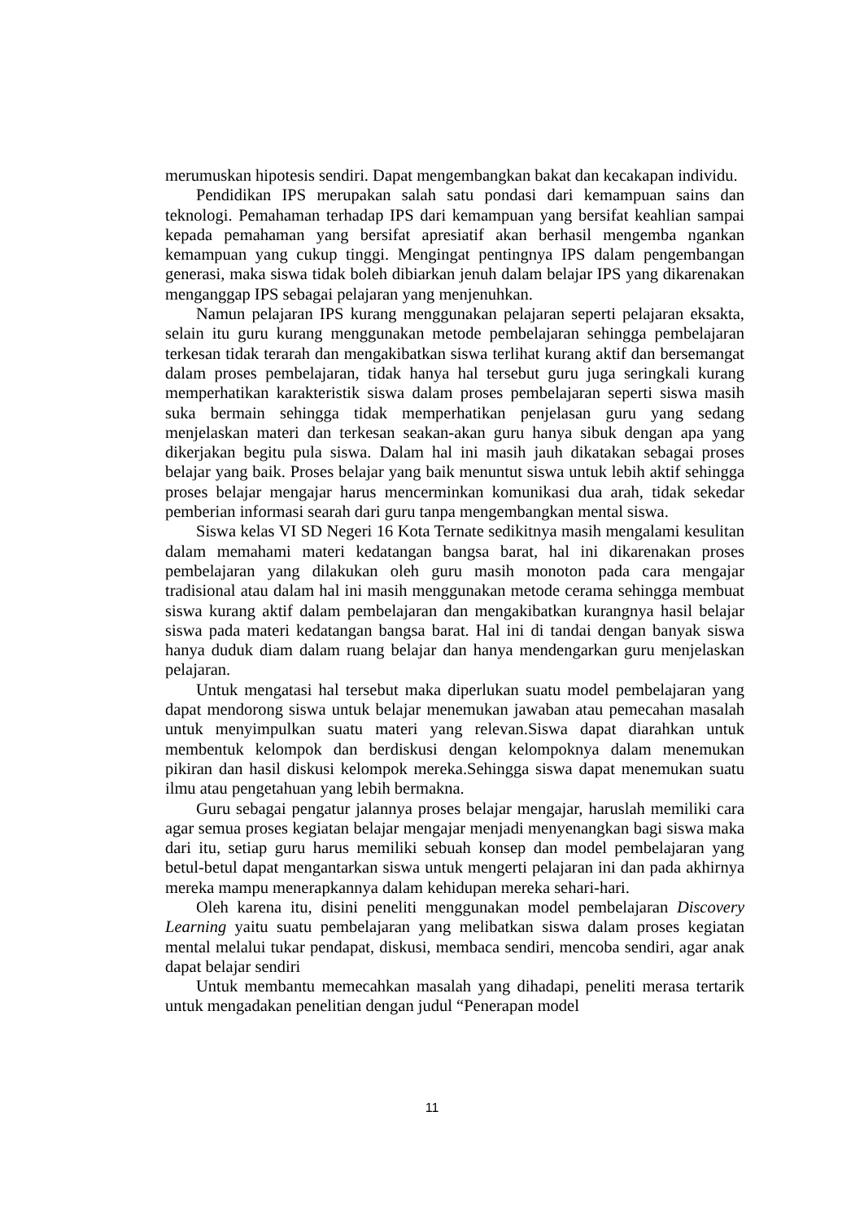merumuskan hipotesis sendiri. Dapat mengembangkan bakat dan kecakapan individu.
Pendidikan IPS merupakan salah satu pondasi dari kemampuan sains dan teknologi. Pemahaman terhadap IPS dari kemampuan yang bersifat keahlian sampai kepada pemahaman yang bersifat apresiatif akan berhasil mengemba ngankan kemampuan yang cukup tinggi. Mengingat pentingnya IPS dalam pengembangan generasi, maka siswa tidak boleh dibiarkan jenuh dalam belajar IPS yang dikarenakan menganggap IPS sebagai pelajaran yang menjenuhkan.
Namun pelajaran IPS kurang menggunakan pelajaran seperti pelajaran eksakta, selain itu guru kurang menggunakan metode pembelajaran sehingga pembelajaran terkesan tidak terarah dan mengakibatkan siswa terlihat kurang aktif dan bersemangat dalam proses pembelajaran, tidak hanya hal tersebut guru juga seringkali kurang memperhatikan karakteristik siswa dalam proses pembelajaran seperti siswa masih suka bermain sehingga tidak memperhatikan penjelasan guru yang sedang menjelaskan materi dan terkesan seakan-akan guru hanya sibuk dengan apa yang dikerjakan begitu pula siswa. Dalam hal ini masih jauh dikatakan sebagai proses belajar yang baik. Proses belajar yang baik menuntut siswa untuk lebih aktif sehingga proses belajar mengajar harus mencerminkan komunikasi dua arah, tidak sekedar pemberian informasi searah dari guru tanpa mengembangkan mental siswa.
Siswa kelas VI SD Negeri 16 Kota Ternate sedikitnya masih mengalami kesulitan dalam memahami materi kedatangan bangsa barat, hal ini dikarenakan proses pembelajaran yang dilakukan oleh guru masih monoton pada cara mengajar tradisional atau dalam hal ini masih menggunakan metode cerama sehingga membuat siswa kurang aktif dalam pembelajaran dan mengakibatkan kurangnya hasil belajar siswa pada materi kedatangan bangsa barat. Hal ini di tandai dengan banyak siswa hanya duduk diam dalam ruang belajar dan hanya mendengarkan guru menjelaskan pelajaran.
Untuk mengatasi hal tersebut maka diperlukan suatu model pembelajaran yang dapat mendorong siswa untuk belajar menemukan jawaban atau pemecahan masalah untuk menyimpulkan suatu materi yang relevan.Siswa dapat diarahkan untuk membentuk kelompok dan berdiskusi dengan kelompoknya dalam menemukan pikiran dan hasil diskusi kelompok mereka.Sehingga siswa dapat menemukan suatu ilmu atau pengetahuan yang lebih bermakna.
Guru sebagai pengatur jalannya proses belajar mengajar, haruslah memiliki cara agar semua proses kegiatan belajar mengajar menjadi menyenangkan bagi siswa maka dari itu, setiap guru harus memiliki sebuah konsep dan model pembelajaran yang betul-betul dapat mengantarkan siswa untuk mengerti pelajaran ini dan pada akhirnya mereka mampu menerapkannya dalam kehidupan mereka sehari-hari.
Oleh karena itu, disini peneliti menggunakan model pembelajaran Discovery Learning yaitu suatu pembelajaran yang melibatkan siswa dalam proses kegiatan mental melalui tukar pendapat, diskusi, membaca sendiri, mencoba sendiri, agar anak dapat belajar sendiri
Untuk membantu memecahkan masalah yang dihadapi, peneliti merasa tertarik untuk mengadakan penelitian dengan judul “Penerapan model
11